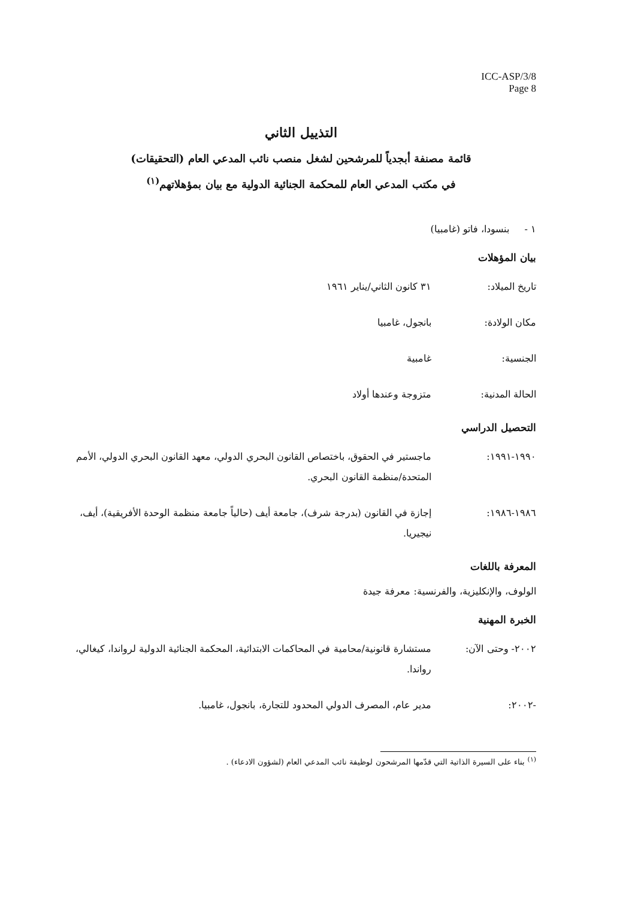ICC-ASP/3/8
Page 8
التذييل الثاني
قائمة مصنفة أبجدياً للمرشحين لشغل منصب نائب المدعي العام (التحقيقات)
في مكتب المدعي العام للمحكمة الجنائية الدولية مع بيان بمؤهلاتهم<sup>(١)</sup>
١ - بنسودا، فاتو (غامبيا)
بيان المؤهلات
تاريخ الميلاد: ٣١ كانون الثاني/يناير ١٩٦١
مكان الولادة: بانجول، غامبيا
الجنسية: غامبية
الحالة المدنية: متزوجة وعندها أولاد
التحصيل الدراسي
١٩٩٠-١٩٩١: ماجستير في الحقوق، باختصاص القانون البحري الدولي، معهد القانون البحري الدولي، الأمم المتحدة/منظمة القانون البحري.
١٩٨٦-١٩٨٦: إجازة في القانون (بدرجة شرف)، جامعة أيف (حالياً جامعة منظمة الوحدة الأفريقية)، أيف، نيجيريا.
المعرفة باللغات
الولوف، والإنكليزية، والفرنسية: معرفة جيدة
الخبرة المهنية
٢٠٠٢- وحتى الآن: مستشارة قانونية/محامية في المحاكمات الابتدائية، المحكمة الجنائية الدولية لرواندا، كيغالي، رواندا.
-٢٠٠٢: مدير عام، المصرف الدولي المحدود للتجارة، بانجول، غامبيا.
<sup>(١)</sup> بناء على السيرة الذاتية التي قدّمها المرشحون لوظيفة نائب المدعي العام (لشؤون الادعاء) .